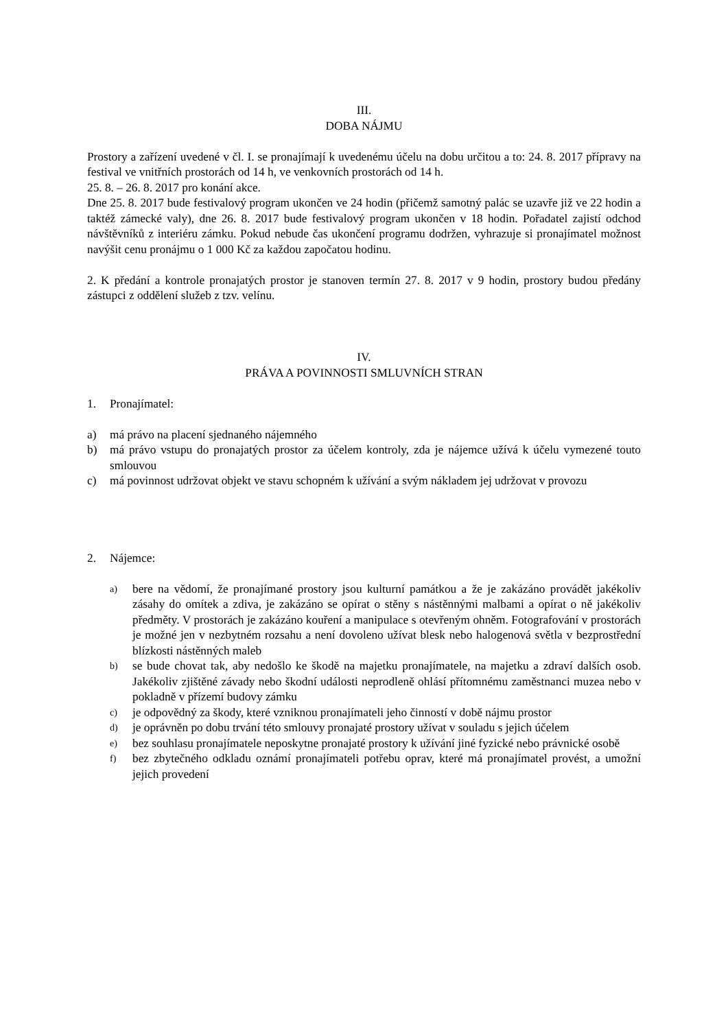III.
DOBA NÁJMU
Prostory a zařízení uvedené v čl. I. se pronajímají k uvedenému účelu na dobu určitou a to: 24. 8. 2017 přípravy na festival ve vnitřních prostorách od 14 h, ve venkovních prostorách od 14 h.
25. 8. – 26. 8. 2017 pro konání akce.
Dne 25. 8. 2017 bude festivalový program ukončen ve 24 hodin (přičemž samotný palác se uzavře již ve 22 hodin a taktéž zámecké valy), dne 26. 8. 2017 bude festivalový program ukončen v 18 hodin. Pořadatel zajistí odchod návštěvníků z interiéru zámku. Pokud nebude čas ukončení programu dodržen, vyhrazuje si pronajímatel možnost navýšit cenu pronájmu o 1 000 Kč za každou započatou hodinu.
2. K předání a kontrole pronajatých prostor je stanoven termín 27. 8. 2017 v 9 hodin, prostory budou předány zástupci z oddělení služeb z tzv. velínu.
IV.
PRÁVA A POVINNOSTI SMLUVNÍCH STRAN
1. Pronajímatel:
a) má právo na placení sjednaného nájemného
b) má právo vstupu do pronajatých prostor za účelem kontroly, zda je nájemce užívá k účelu vymezené touto smlouvou
c) má povinnost udržovat objekt ve stavu schopném k užívání a svým nákladem jej udržovat v provozu
2. Nájemce:
a) bere na vědomí, že pronajímané prostory jsou kulturní památkou a že je zakázáno provádět jakékoliv zásahy do omítek a zdiva, je zakázáno se opírat o stěny s nástěnnými malbami a opírat o ně jakékoliv předměty. V prostorách je zakázáno kouření a manipulace s otevřeným ohněm. Fotografování v prostorách je možné jen v nezbytném rozsahu a není dovoleno užívat blesk nebo halogenová světla v bezprostřední blízkosti nástěnných maleb
b) se bude chovat tak, aby nedošlo ke škodě na majetku pronajímatele, na majetku a zdraví dalších osob. Jakékoliv zjištěné závady nebo škodní události neprodleně ohlásí přítomnému zaměstnanci muzea nebo v pokladně v přízemí budovy zámku
c) je odpovědný za škody, které vzniknou pronajímateli jeho činností v době nájmu prostor
d) je oprávněn po dobu trvání této smlouvy pronajaté prostory užívat v souladu s jejich účelem
e) bez souhlasu pronajímatele neposkytne pronajaté prostory k užívání jiné fyzické nebo právnické osobě
f) bez zbytečného odkladu oznámí pronajímateli potřebu oprav, které má pronajímatel provést, a umožní jejich provedení